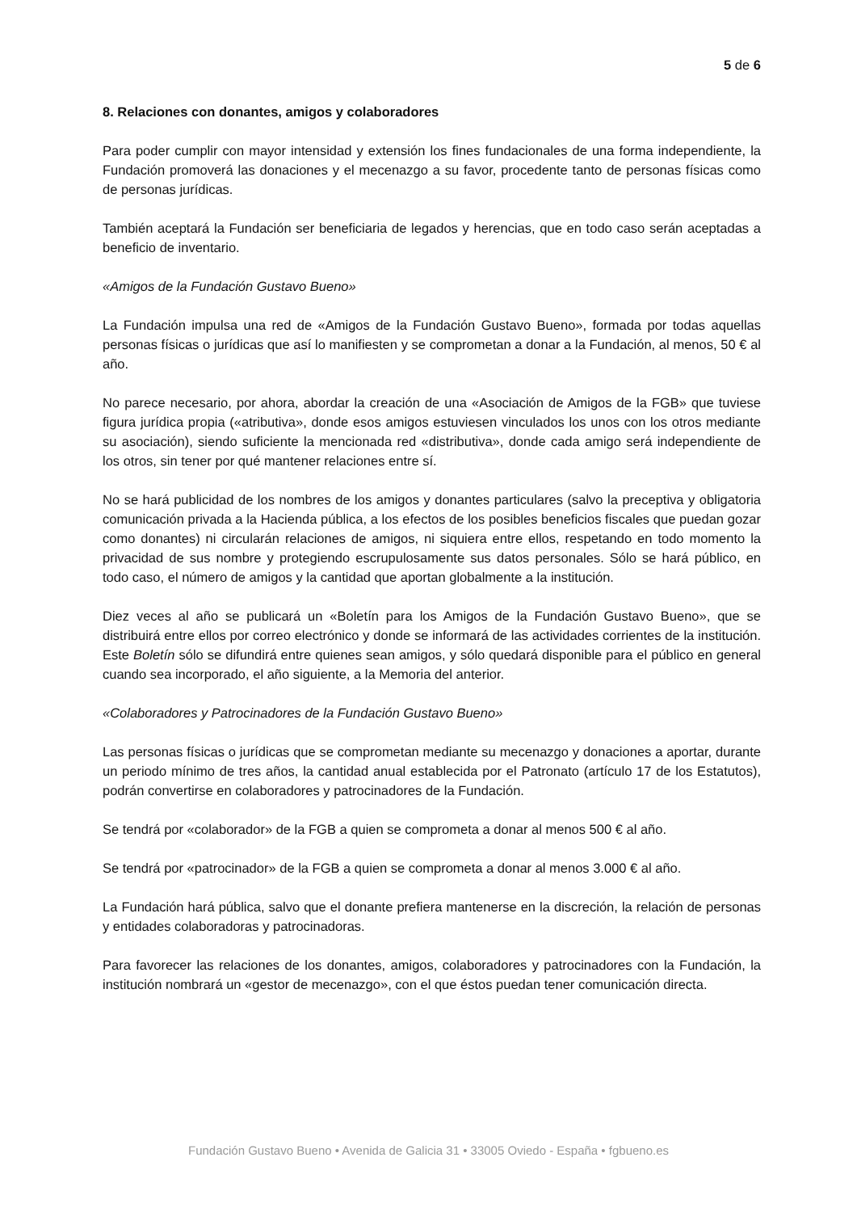5 de 6
8. Relaciones con donantes, amigos y colaboradores
Para poder cumplir con mayor intensidad y extensión los fines fundacionales de una forma independiente, la Fundación promoverá las donaciones y el mecenazgo a su favor, procedente tanto de personas físicas como de personas jurídicas.
También aceptará la Fundación ser beneficiaria de legados y herencias, que en todo caso serán aceptadas a beneficio de inventario.
«Amigos de la Fundación Gustavo Bueno»
La Fundación impulsa una red de «Amigos de la Fundación Gustavo Bueno», formada por todas aquellas personas físicas o jurídicas que así lo manifiesten y se comprometan a donar a la Fundación, al menos, 50 € al año.
No parece necesario, por ahora, abordar la creación de una «Asociación de Amigos de la FGB» que tuviese figura jurídica propia («atributiva», donde esos amigos estuviesen vinculados los unos con los otros mediante su asociación), siendo suficiente la mencionada red «distributiva», donde cada amigo será independiente de los otros, sin tener por qué mantener relaciones entre sí.
No se hará publicidad de los nombres de los amigos y donantes particulares (salvo la preceptiva y obligatoria comunicación privada a la Hacienda pública, a los efectos de los posibles beneficios fiscales que puedan gozar como donantes) ni circularán relaciones de amigos, ni siquiera entre ellos, respetando en todo momento la privacidad de sus nombre y protegiendo escrupulosamente sus datos personales. Sólo se hará público, en todo caso, el número de amigos y la cantidad que aportan globalmente a la institución.
Diez veces al año se publicará un «Boletín para los Amigos de la Fundación Gustavo Bueno», que se distribuirá entre ellos por correo electrónico y donde se informará de las actividades corrientes de la institución. Este Boletín sólo se difundirá entre quienes sean amigos, y sólo quedará disponible para el público en general cuando sea incorporado, el año siguiente, a la Memoria del anterior.
«Colaboradores y Patrocinadores de la Fundación Gustavo Bueno»
Las personas físicas o jurídicas que se comprometan mediante su mecenazgo y donaciones a aportar, durante un periodo mínimo de tres años, la cantidad anual establecida por el Patronato (artículo 17 de los Estatutos), podrán convertirse en colaboradores y patrocinadores de la Fundación.
Se tendrá por «colaborador» de la FGB a quien se comprometa a donar al menos 500 € al año.
Se tendrá por «patrocinador» de la FGB a quien se comprometa a donar al menos 3.000 € al año.
La Fundación hará pública, salvo que el donante prefiera mantenerse en la discreción, la relación de personas y entidades colaboradoras y patrocinadoras.
Para favorecer las relaciones de los donantes, amigos, colaboradores y patrocinadores con la Fundación, la institución nombrará un «gestor de mecenazgo», con el que éstos puedan tener comunicación directa.
Fundación Gustavo Bueno • Avenida de Galicia 31 • 33005 Oviedo - España • fgbueno.es